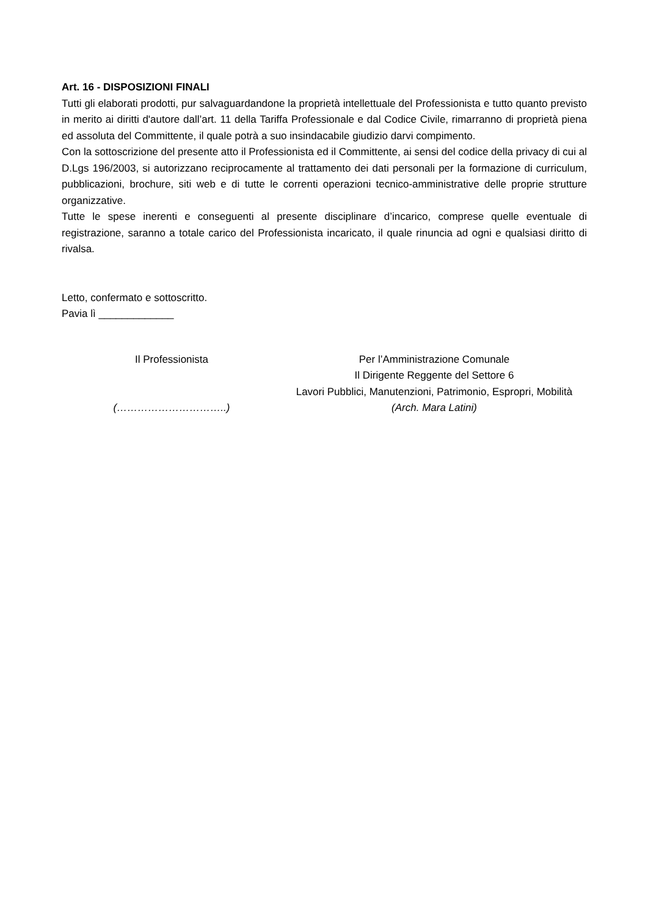Art. 16 - DISPOSIZIONI FINALI
Tutti gli elaborati prodotti, pur salvaguardandone la proprietà intellettuale del Professionista e tutto quanto previsto in merito ai diritti d'autore dall’art. 11 della Tariffa Professionale e dal Codice Civile, rimarranno di proprietà piena ed assoluta del Committente, il quale potrà a suo insindacabile giudizio darvi compimento.
Con la sottoscrizione del presente atto il Professionista ed il Committente, ai sensi del codice della privacy di cui al D.Lgs 196/2003, si autorizzano reciprocamente al trattamento dei dati personali per la formazione di curriculum, pubblicazioni, brochure, siti web e di tutte le correnti operazioni tecnico-amministrative delle proprie strutture organizzative.
Tutte le spese inerenti e conseguenti al presente disciplinare d’incarico, comprese quelle eventuale di registrazione, saranno a totale carico del Professionista incaricato, il quale rinuncia ad ogni e qualsiasi diritto di rivalsa.
Letto, confermato e sottoscritto.
Pavia lì _____________
Il Professionista
(…………………………..)
Per l’Amministrazione Comunale
Il Dirigente Reggente del Settore 6
Lavori Pubblici, Manutenzioni, Patrimonio, Espropri, Mobilità
(Arch. Mara Latini)